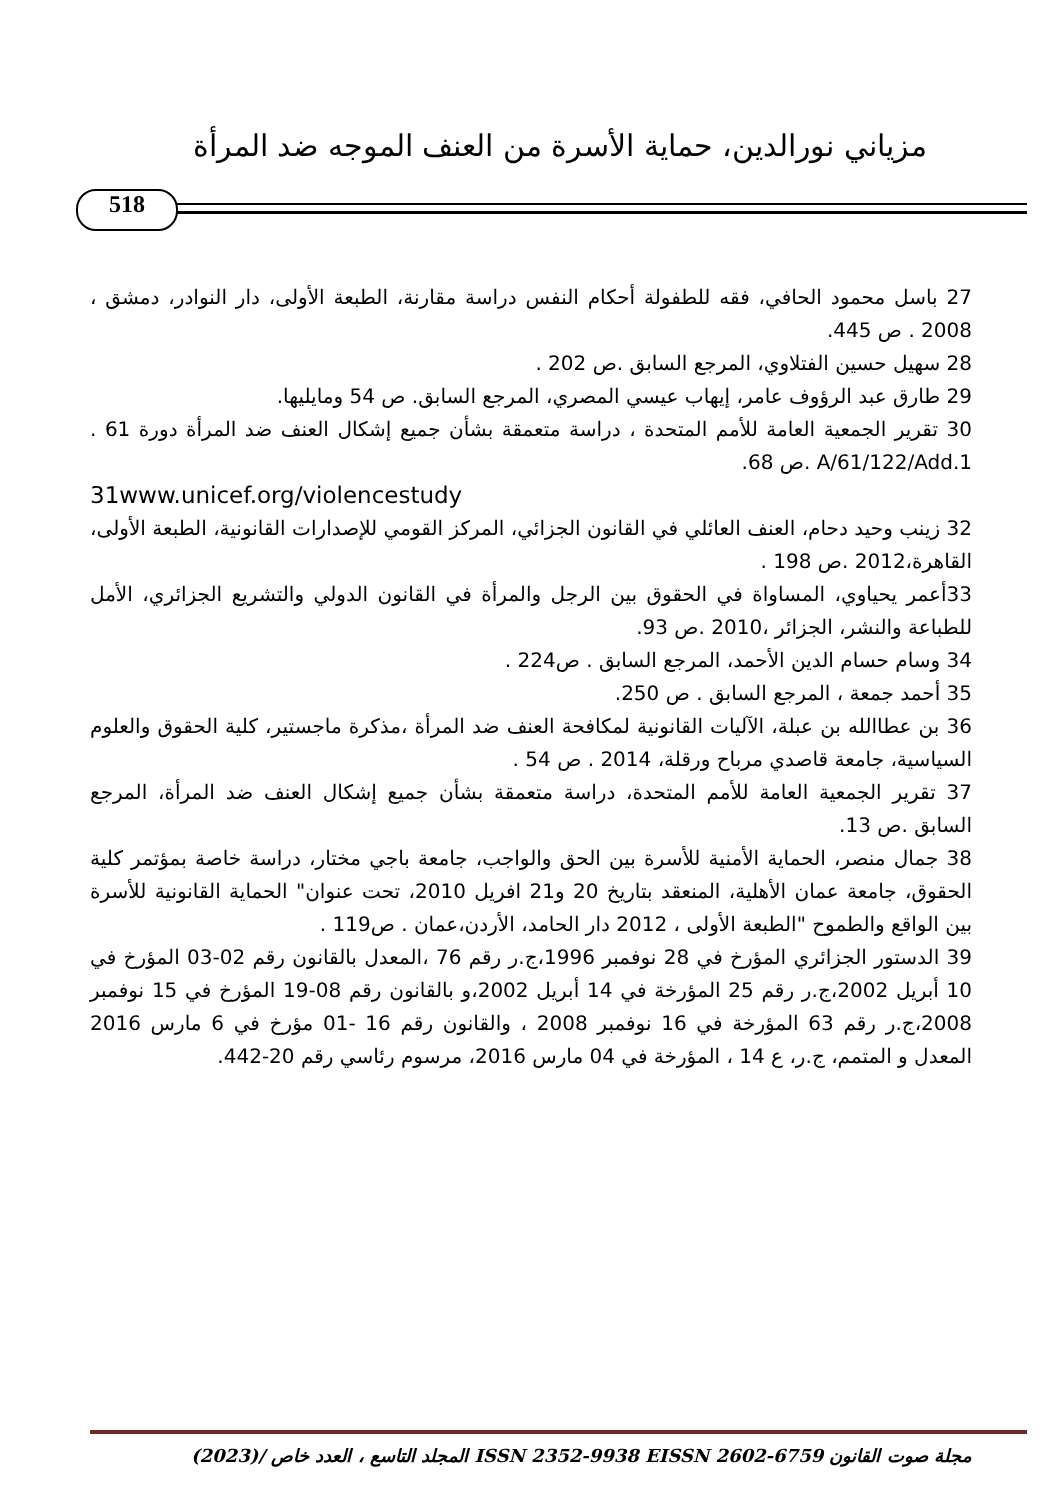مزياني نورالدين، حماية الأسرة من العنف الموجه ضد المرأة
518
27 باسل محمود الحافي، فقه للطفولة أحكام النفس دراسة مقارنة، الطبعة الأولى، دار النوادر، دمشق ، 2008 . ص 445.
28 سهيل حسين الفتلاوي، المرجع السابق .ص 202 .
29 طارق عبد الرؤوف عامر، إيهاب عيسي المصري، المرجع السابق. ص 54 ومايليها.
30 تقرير الجمعية العامة للأمم المتحدة ، دراسة متعمقة بشأن جميع إشكال العنف ضد المرأة دورة 61 . A/61/122/Add.1 .ص 68.
31www.unicef.org/violencestudy
32 زينب وحيد دحام، العنف العائلي في القانون الجزائي، المركز القومي للإصدارات القانونية، الطبعة الأولى، القاهرة،2012 .ص 198 .
33أعمر يحياوي، المساواة في الحقوق بين الرجل والمرأة في القانون الدولي والتشريع الجزائري، الأمل للطباعة والنشر، الجزائر ،2010 .ص 93.
34 وسام حسام الدين الأحمد، المرجع السابق . ص224 .
35 أحمد جمعة ، المرجع السابق . ص 250.
36 بن عطاالله بن عبلة، الآليات القانونية لمكافحة العنف ضد المرأة ،مذكرة ماجستير، كلية الحقوق والعلوم السياسية، جامعة قاصدي مرباح ورقلة، 2014 . ص 54 .
37 تقرير الجمعية العامة للأمم المتحدة، دراسة متعمقة بشأن جميع إشكال العنف ضد المرأة، المرجع السابق .ص 13.
38 جمال منصر، الحماية الأمنية للأسرة بين الحق والواجب، جامعة باجي مختار، دراسة خاصة بمؤتمر كلية الحقوق، جامعة عمان الأهلية، المنعقد بتاريخ 20 و21 افريل 2010، تحت عنوان" الحماية القانونية للأسرة بين الواقع والطموح "الطبعة الأولى ، 2012 دار الحامد، الأردن،عمان . ص119 .
39 الدستور الجزائري المؤرخ في 28 نوفمبر 1996،ج.ر رقم 76 ،المعدل بالقانون رقم 02-03 المؤرخ في 10 أبريل 2002،ج.ر رقم 25 المؤرخة في 14 أبريل 2002،و بالقانون رقم 08-19 المؤرخ في 15 نوفمبر 2008،ج.ر رقم 63 المؤرخة في 16 نوفمبر 2008 ، والقانون رقم 16 -01 مؤرخ في 6 مارس 2016 المعدل و المتمم، ج.ر، ع 14 ، المؤرخة في 04 مارس 2016، مرسوم رئاسي رقم 20-442.
مجلة صوت القانون ISSN 2352-9938 EISSN 2602-6759 المجلد التاسع ، العدد خاص /(2023)